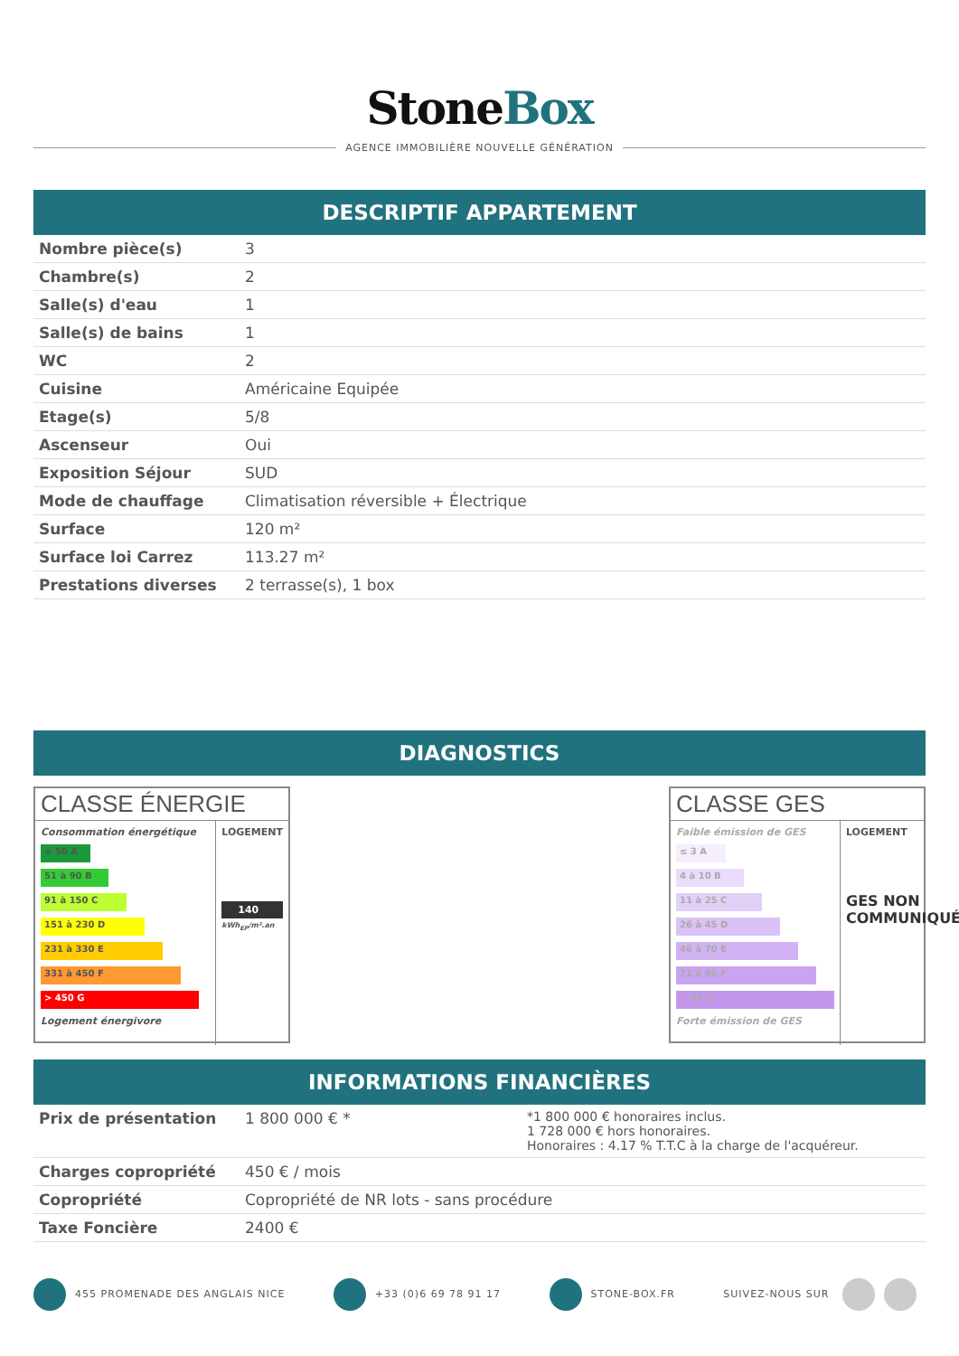StoneBox
AGENCE IMMOBILIÈRE NOUVELLE GÉNÉRATION
DESCRIPTIF APPARTEMENT
| Nombre pièce(s) | 3 |
| Chambre(s) | 2 |
| Salle(s) d'eau | 1 |
| Salle(s) de bains | 1 |
| WC | 2 |
| Cuisine | Américaine Equipée |
| Etage(s) | 5/8 |
| Ascenseur | Oui |
| Exposition Séjour | SUD |
| Mode de chauffage | Climatisation réversible + Électrique |
| Surface | 120 m² |
| Surface loi Carrez | 113.27 m² |
| Prestations diverses | 2 terrasse(s), 1 box |
DIAGNOSTICS
CLASSE ÉNERGIE
Consommation énergétique
≤ 50 A
51 à 90 B
91 à 150 C
151 à 230 D
231 à 330 E
331 à 450 F
> 450 G
Logement énergivore
LOGEMENT
140
kWh<sub>EP</sub>/m².an
CLASSE GES
Faible émission de GES
≤ 3 A
4 à 10 B
11 à 25 C
26 à 45 D
46 à 70 E
71 à 95 F
> 95 G
Forte émission de GES
LOGEMENT
GES NON COMMUNIQUÉ
INFORMATIONS FINANCIÈRES
| Prix de présentation | 1 800 000 € * | *1 800 000 € honoraires inclus. 1 728 000 € hors honoraires. Honoraires : 4.17 % T.T.C à la charge de l'acquéreur. |
| Charges copropriété | 450 € / mois | |
| Copropriété | Copropriété de NR lots - sans procédure | |
| Taxe Foncière | 2400 € | |
455 PROMENADE DES ANGLAIS NICE +33 (0)6 69 78 91 17 STONE-BOX.FR SUIVEZ-NOUS SUR